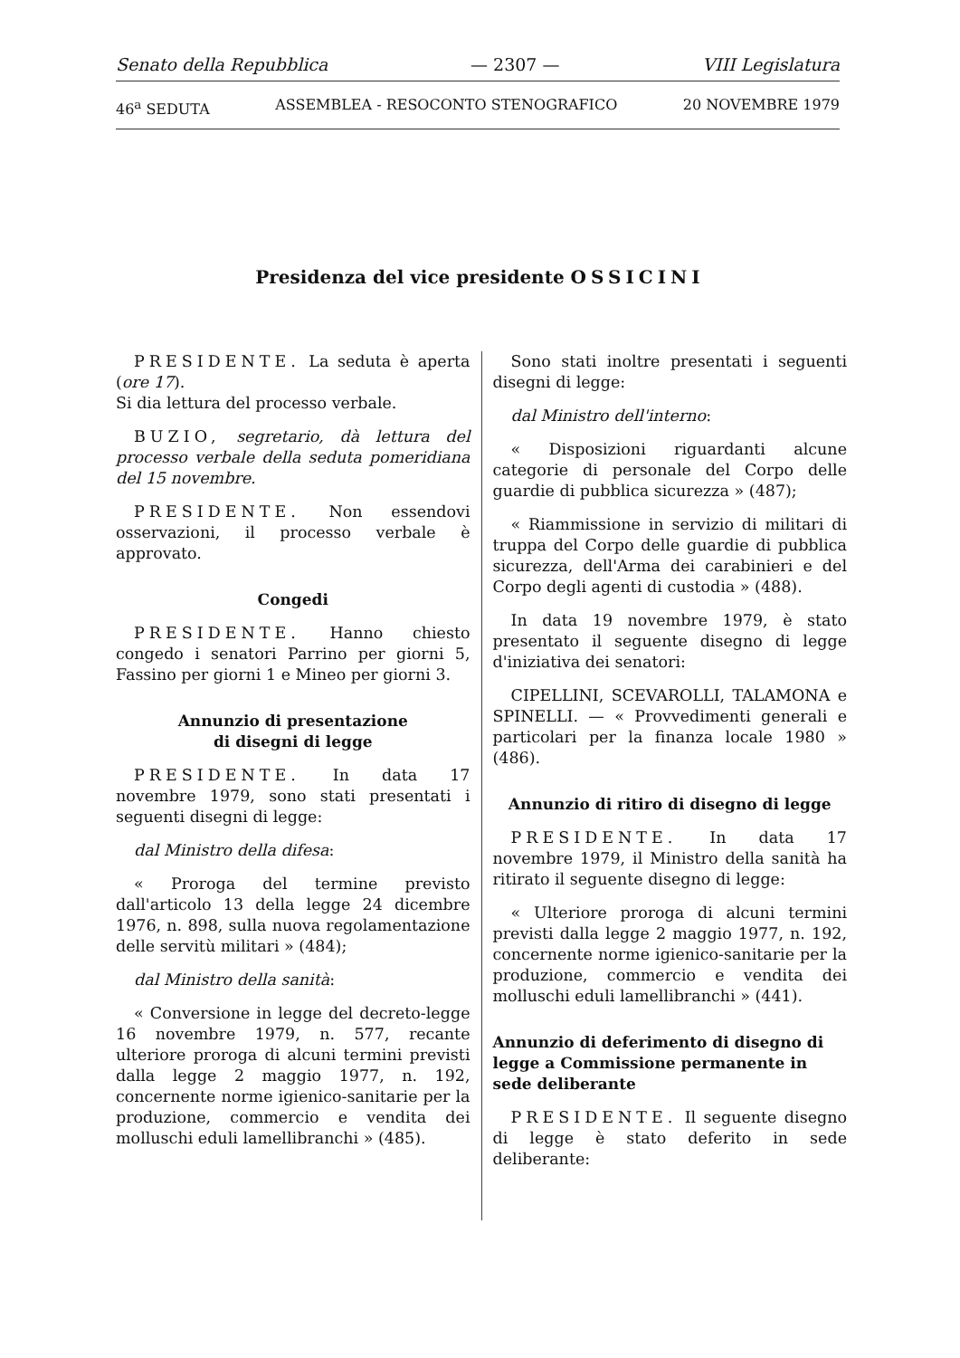Senato della Repubblica — 2307 — VIII Legislatura
46<sup>a</sup> SEDUTA ASSEMBLEA - RESOCONTO STENOGRAFICO 20 NOVEMBRE 1979
Presidenza del vice presidente OSSICINI
PRESIDENTE. La seduta è aperta (ore 17).
Si dia lettura del processo verbale.
BUZIO, segretario, dà lettura del processo verbale della seduta pomeridiana del 15 novembre.
PRESIDENTE. Non essendovi osservazioni, il processo verbale è approvato.
Congedi
PRESIDENTE. Hanno chiesto congedo i senatori Parrino per giorni 5, Fassino per giorni 1 e Mineo per giorni 3.
Annunzio di presentazione
di disegni di legge
PRESIDENTE. In data 17 novembre 1979, sono stati presentati i seguenti disegni di legge:
dal Ministro della difesa:
« Proroga del termine previsto dall'articolo 13 della legge 24 dicembre 1976, n. 898, sulla nuova regolamentazione delle servitù militari » (484);
dal Ministro della sanità:
« Conversione in legge del decreto-legge 16 novembre 1979, n. 577, recante ulteriore proroga di alcuni termini previsti dalla legge 2 maggio 1977, n. 192, concernente norme igienico-sanitarie per la produzione, commercio e vendita dei molluschi eduli lamellibranchi » (485).
Sono stati inoltre presentati i seguenti disegni di legge:
dal Ministro dell'interno:
« Disposizioni riguardanti alcune categorie di personale del Corpo delle guardie di pubblica sicurezza » (487);
« Riammissione in servizio di militari di truppa del Corpo delle guardie di pubblica sicurezza, dell'Arma dei carabinieri e del Corpo degli agenti di custodia » (488).
In data 19 novembre 1979, è stato presentato il seguente disegno di legge d'iniziativa dei senatori:
CIPELLINI, SCEVAROLLI, TALAMONA e SPINELLI. — « Provvedimenti generali e particolari per la finanza locale 1980 » (486).
Annunzio di ritiro di disegno di legge
PRESIDENTE. In data 17 novembre 1979, il Ministro della sanità ha ritirato il seguente disegno di legge:
« Ulteriore proroga di alcuni termini previsti dalla legge 2 maggio 1977, n. 192, concernente norme igienico-sanitarie per la produzione, commercio e vendita dei molluschi eduli lamellibranchi » (441).
Annunzio di deferimento di disegno di legge a Commissione permanente in sede deliberante
PRESIDENTE. Il seguente disegno di legge è stato deferito in sede deliberante: